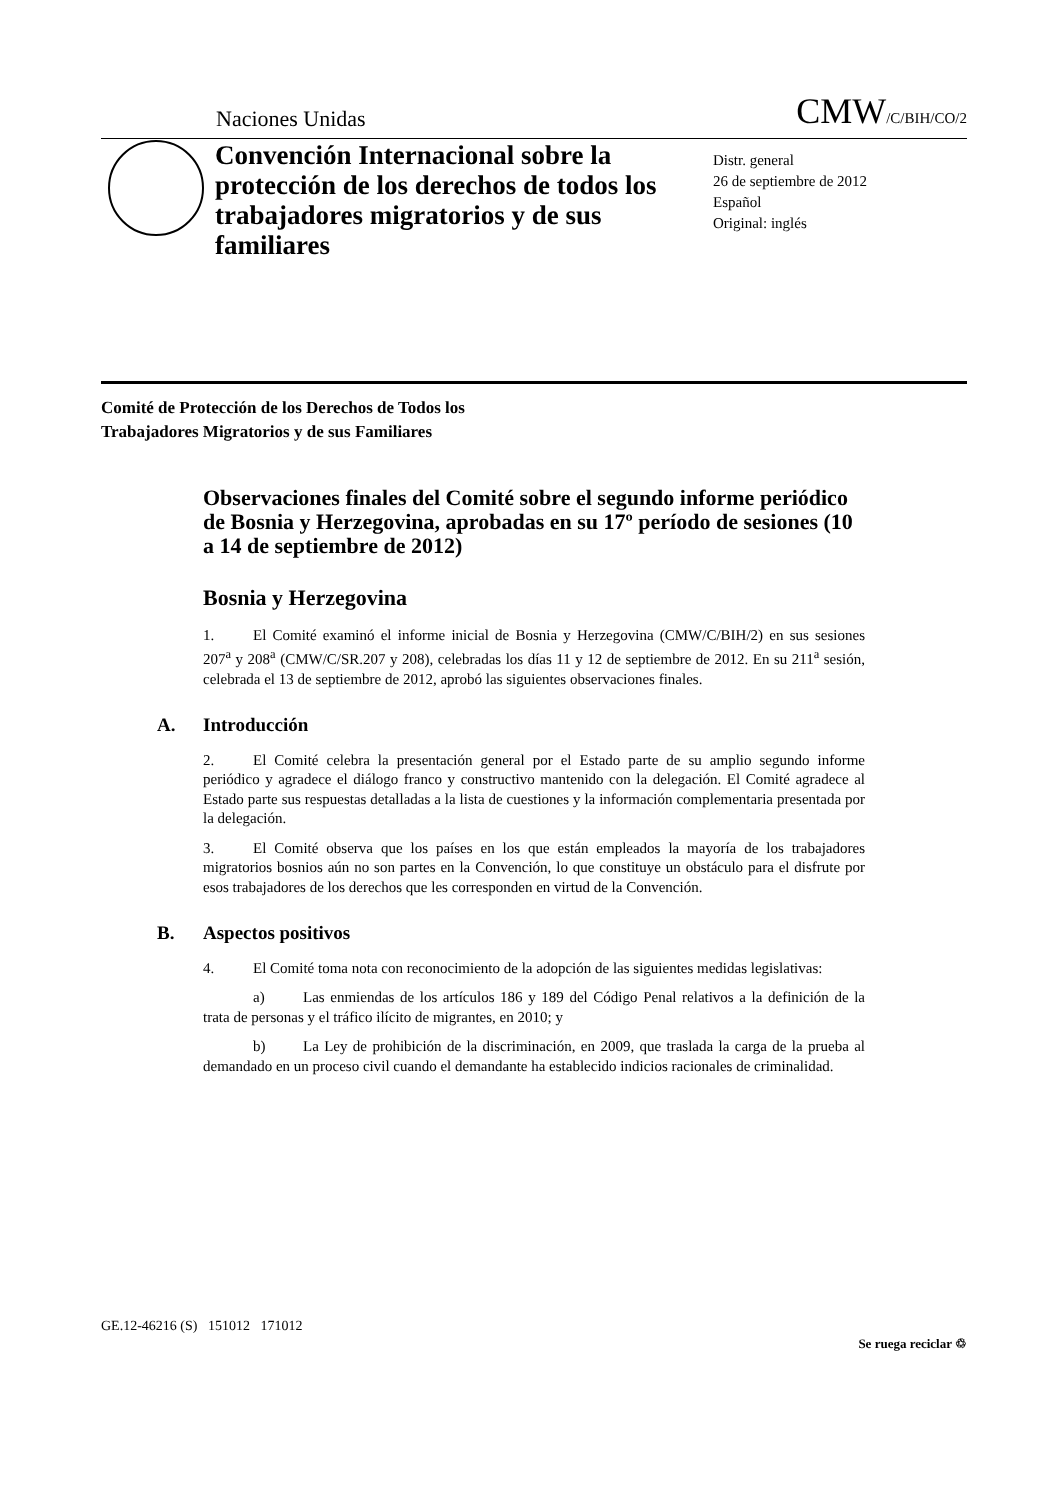Naciones Unidas CMW/C/BIH/CO/2
Convención Internacional sobre la protección de los derechos de todos los trabajadores migratorios y de sus familiares
Distr. general
26 de septiembre de 2012
Español
Original: inglés
Comité de Protección de los Derechos de Todos los
Trabajadores Migratorios y de sus Familiares
Observaciones finales del Comité sobre el segundo informe periódico de Bosnia y Herzegovina, aprobadas en su 17º período de sesiones (10 a 14 de septiembre de 2012)
Bosnia y Herzegovina
1. El Comité examinó el informe inicial de Bosnia y Herzegovina (CMW/C/BIH/2) en sus sesiones 207<sup>a</sup> y 208<sup>a</sup> (CMW/C/SR.207 y 208), celebradas los días 11 y 12 de septiembre de 2012. En su 211<sup>a</sup> sesión, celebrada el 13 de septiembre de 2012, aprobó las siguientes observaciones finales.
A. Introducción
2. El Comité celebra la presentación general por el Estado parte de su amplio segundo informe periódico y agradece el diálogo franco y constructivo mantenido con la delegación. El Comité agradece al Estado parte sus respuestas detalladas a la lista de cuestiones y la información complementaria presentada por la delegación.
3. El Comité observa que los países en los que están empleados la mayoría de los trabajadores migratorios bosnios aún no son partes en la Convención, lo que constituye un obstáculo para el disfrute por esos trabajadores de los derechos que les corresponden en virtud de la Convención.
B. Aspectos positivos
4. El Comité toma nota con reconocimiento de la adopción de las siguientes medidas legislativas:
a) Las enmiendas de los artículos 186 y 189 del Código Penal relativos a la definición de la trata de personas y el tráfico ilícito de migrantes, en 2010; y
b) La Ley de prohibición de la discriminación, en 2009, que traslada la carga de la prueba al demandado en un proceso civil cuando el demandante ha establecido indicios racionales de criminalidad.
GE.12-46216 (S) 151012 171012 Se ruega reciclar ♲